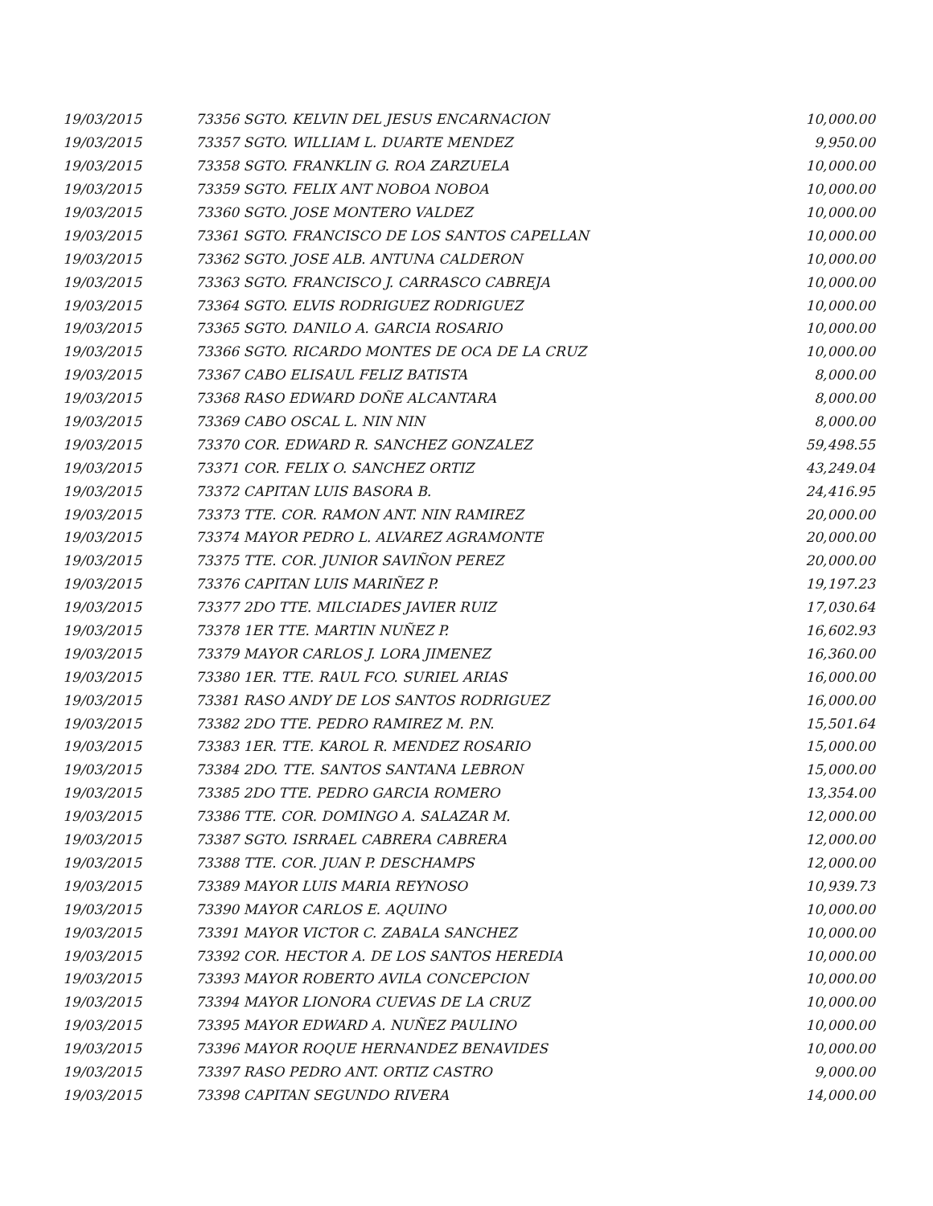| 19/03/2015 | 73356 SGTO. KELVIN DEL JESUS ENCARNACION | 10,000.00 |
| 19/03/2015 | 73357 SGTO. WILLIAM L. DUARTE MENDEZ | 9,950.00 |
| 19/03/2015 | 73358 SGTO. FRANKLIN G. ROA ZARZUELA | 10,000.00 |
| 19/03/2015 | 73359 SGTO. FELIX ANT NOBOA NOBOA | 10,000.00 |
| 19/03/2015 | 73360 SGTO. JOSE MONTERO VALDEZ | 10,000.00 |
| 19/03/2015 | 73361 SGTO. FRANCISCO DE LOS SANTOS CAPELLAN | 10,000.00 |
| 19/03/2015 | 73362 SGTO. JOSE ALB. ANTUNA CALDERON | 10,000.00 |
| 19/03/2015 | 73363 SGTO. FRANCISCO J. CARRASCO CABREJA | 10,000.00 |
| 19/03/2015 | 73364 SGTO. ELVIS RODRIGUEZ RODRIGUEZ | 10,000.00 |
| 19/03/2015 | 73365 SGTO. DANILO A. GARCIA ROSARIO | 10,000.00 |
| 19/03/2015 | 73366 SGTO. RICARDO MONTES DE OCA DE LA CRUZ | 10,000.00 |
| 19/03/2015 | 73367 CABO ELISAUL FELIZ BATISTA | 8,000.00 |
| 19/03/2015 | 73368 RASO EDWARD DOÑE ALCANTARA | 8,000.00 |
| 19/03/2015 | 73369 CABO OSCAL L. NIN NIN | 8,000.00 |
| 19/03/2015 | 73370 COR. EDWARD R. SANCHEZ GONZALEZ | 59,498.55 |
| 19/03/2015 | 73371 COR. FELIX O. SANCHEZ ORTIZ | 43,249.04 |
| 19/03/2015 | 73372 CAPITAN LUIS BASORA B. | 24,416.95 |
| 19/03/2015 | 73373 TTE. COR. RAMON ANT. NIN RAMIREZ | 20,000.00 |
| 19/03/2015 | 73374 MAYOR PEDRO L. ALVAREZ AGRAMONTE | 20,000.00 |
| 19/03/2015 | 73375 TTE. COR. JUNIOR SAVIÑON PEREZ | 20,000.00 |
| 19/03/2015 | 73376 CAPITAN LUIS MARIÑEZ P. | 19,197.23 |
| 19/03/2015 | 73377 2DO TTE. MILCIADES JAVIER RUIZ | 17,030.64 |
| 19/03/2015 | 73378 1ER TTE. MARTIN NUÑEZ P. | 16,602.93 |
| 19/03/2015 | 73379 MAYOR CARLOS J. LORA JIMENEZ | 16,360.00 |
| 19/03/2015 | 73380 1ER. TTE. RAUL FCO. SURIEL ARIAS | 16,000.00 |
| 19/03/2015 | 73381 RASO ANDY DE LOS SANTOS RODRIGUEZ | 16,000.00 |
| 19/03/2015 | 73382 2DO TTE. PEDRO RAMIREZ M. P.N. | 15,501.64 |
| 19/03/2015 | 73383 1ER. TTE. KAROL R. MENDEZ ROSARIO | 15,000.00 |
| 19/03/2015 | 73384 2DO. TTE. SANTOS SANTANA LEBRON | 15,000.00 |
| 19/03/2015 | 73385 2DO TTE. PEDRO GARCIA ROMERO | 13,354.00 |
| 19/03/2015 | 73386 TTE. COR. DOMINGO A. SALAZAR M. | 12,000.00 |
| 19/03/2015 | 73387 SGTO. ISRRAEL CABRERA CABRERA | 12,000.00 |
| 19/03/2015 | 73388 TTE. COR. JUAN P. DESCHAMPS | 12,000.00 |
| 19/03/2015 | 73389 MAYOR LUIS MARIA REYNOSO | 10,939.73 |
| 19/03/2015 | 73390 MAYOR CARLOS E. AQUINO | 10,000.00 |
| 19/03/2015 | 73391 MAYOR VICTOR C. ZABALA SANCHEZ | 10,000.00 |
| 19/03/2015 | 73392 COR. HECTOR A. DE LOS SANTOS HEREDIA | 10,000.00 |
| 19/03/2015 | 73393 MAYOR ROBERTO AVILA CONCEPCION | 10,000.00 |
| 19/03/2015 | 73394 MAYOR LIONORA CUEVAS DE LA CRUZ | 10,000.00 |
| 19/03/2015 | 73395 MAYOR EDWARD A. NUÑEZ PAULINO | 10,000.00 |
| 19/03/2015 | 73396 MAYOR ROQUE HERNANDEZ BENAVIDES | 10,000.00 |
| 19/03/2015 | 73397 RASO PEDRO ANT. ORTIZ CASTRO | 9,000.00 |
| 19/03/2015 | 73398 CAPITAN SEGUNDO RIVERA | 14,000.00 |